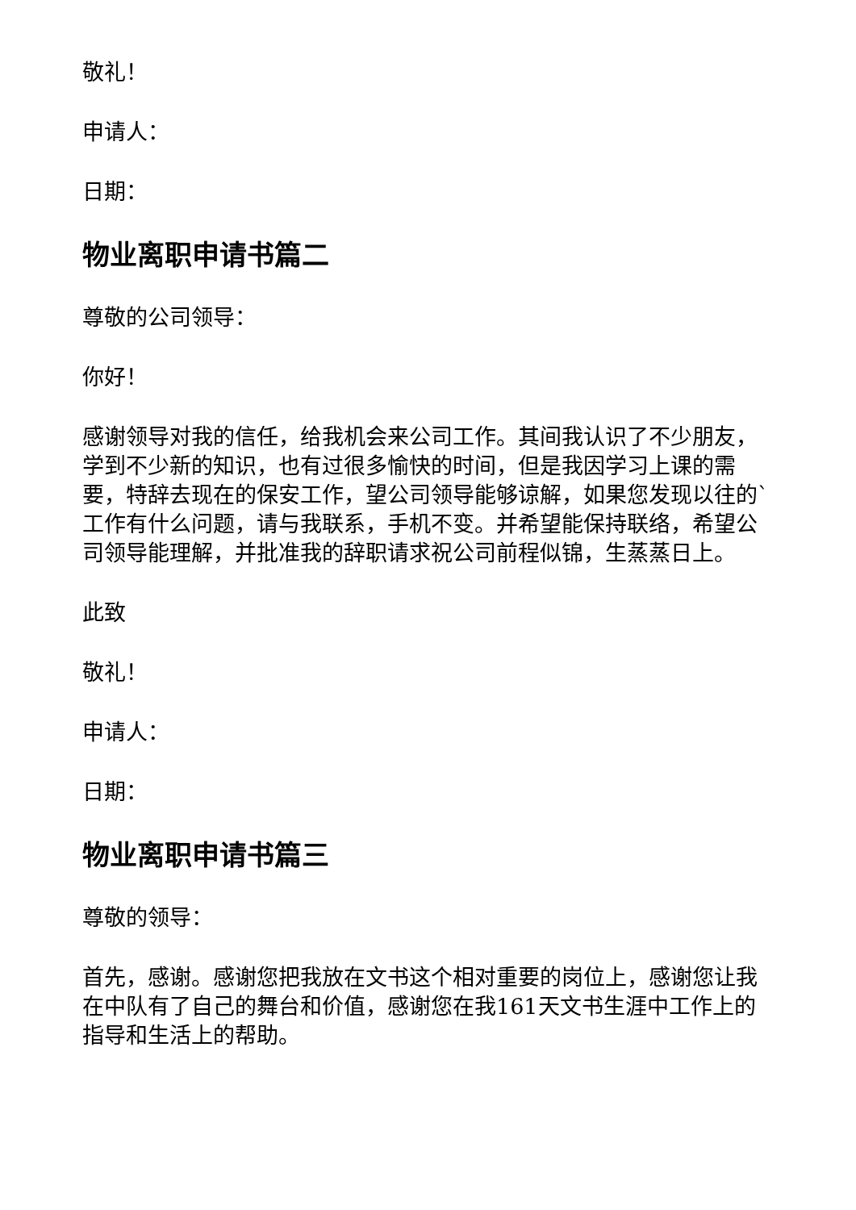敬礼！
申请人：
日期：
物业离职申请书篇二
尊敬的公司领导：
你好！
感谢领导对我的信任，给我机会来公司工作。其间我认识了不少朋友，学到不少新的知识，也有过很多愉快的时间，但是我因学习上课的需要，特辞去现在的保安工作，望公司领导能够谅解，如果您发现以往的`工作有什么问题，请与我联系，手机不变。并希望能保持联络，希望公司领导能理解，并批准我的辞职请求祝公司前程似锦，生蒸蒸日上。
此致
敬礼！
申请人：
日期：
物业离职申请书篇三
尊敬的领导：
首先，感谢。感谢您把我放在文书这个相对重要的岗位上，感谢您让我在中队有了自己的舞台和价值，感谢您在我161天文书生涯中工作上的指导和生活上的帮助。